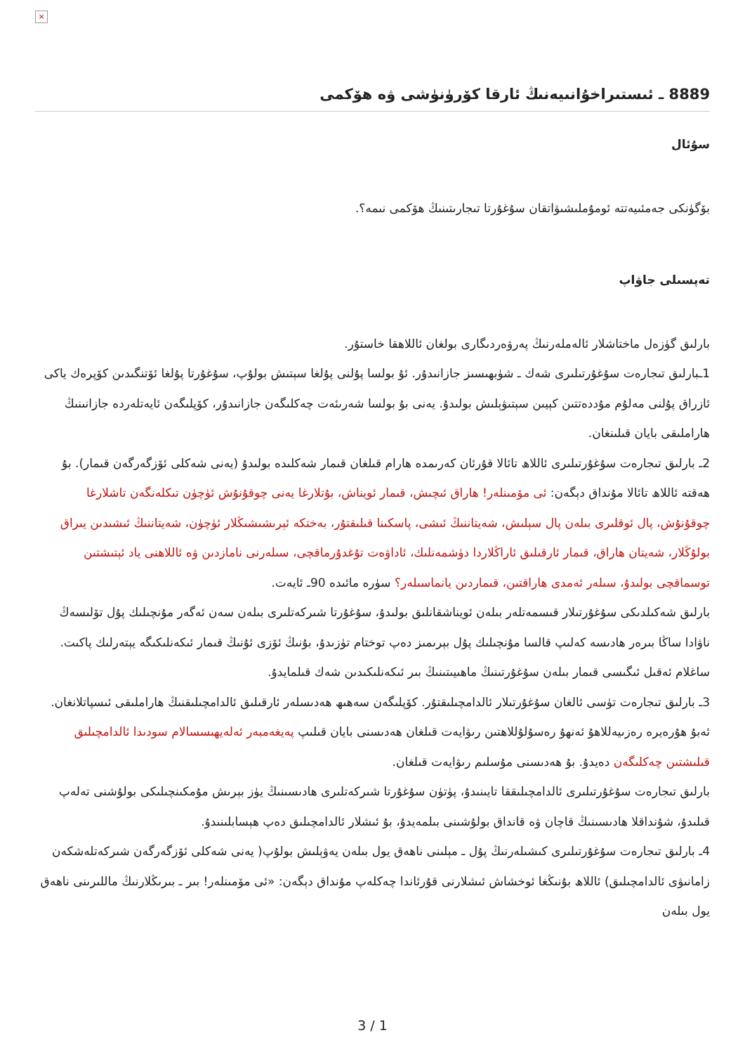×
8889 ـ ئىستىراخۇانىيەنىڭ ئارقا كۆرۈنۈشى ۋە ھۆكمى
سۇئال
بۆگۈنكى جەمئىيەتتە ئومۇملىشىۋاتقان سۇغۇرتا تىجارىتىنىڭ ھۆكمى نىمە؟.
تەپسىلى جاۋاپ
بارلىق گۈزەل ماختاشلار ئالەملەرنىڭ پەرۋەردىگارى بولغان ئاللاھقا خاستۇر.
1ـبارلىق تىجارەت سۇغۇرتىلىرى شەك ـ شۈبھىسىز جازانىدۇر. ئۇ بولسا پۇلنى پۇلغا سېتىش بولۇپ، سۇغۇرتا پۇلغا ئۆتنگىدىن كۆپرەك ياكى ئازراق پۇلنى مەلۇم مۇددەتتىن كېيىن سېتىۋېلىش بولىدۇ. يەنى بۇ بولسا شەرىئەت چەكلىگەن جازانىدۇر، كۆپلىگەن ئايەتلەردە جازانىنىڭ ھاراملىقى بايان قىلىنغان.
2ـ بارلىق تىجارەت سۇغۇرتىلىرى ئاللاھ تائالا قۇرئان كەرىمدە ھارام قىلغان قىمار شەكلىدە بولىدۇ (يەنى شەكلى ئۆزگەرگەن قىمار). بۇ ھەقتە ئاللاھ تائالا مۇنداق دېگەن: ئى مۆمىنلەر! ھاراق ئىچىش، قىمار ئويناش، بۇتلارغا يەنى چوقۇنۇش ئۈچۈن تىكلەنگەن تاشلارغا چوقۇنۇش، پال ئوقلىرى بىلەن پال سېلىش، شەيتاننىڭ ئىشى، پاسكىنا قىلىقتۇر، بەختكە ئېرىشىشىڭلار ئۈچۈن، شەيتاننىڭ ئىشىدىن يىراق بولۇڭلار، شەيتان ھاراق، قىمار ئارقىلىق ئاراڭلاردا دۈشمەنلىك، ئاداۋەت تۇغدۇرماقچى، سىلەرنى نامازدىن ۋە ئاللاھنى ياد ئېتىشتىن توسماقچى بولىدۇ، سىلەر ئەمدى ھاراقتىن، قىماردىن يانماسىلەر؟ سۈرە مائىدە 90ـ ئايەت.
بارلىق شەكىلدىكى سۇغۇرتىلار قىسمەتلەر بىلەن ئويناشقانلىق بولىدۇ، سۇغۇرتا شىركەتلىرى بىلەن سەن ئەگەر مۇنچىلىك پۇل تۆلىسەڭ ناۋادا ساڭا بىرەر ھادىسە كەلىپ قالسا مۇنچىلىك پۇل بېرىمىز دەپ توختام تۈزىدۇ، بۇنىڭ ئۆزى ئۇنىڭ قىمار ئىكەنلىكىگە يېتەرلىك پاكىت. ساغلام ئەقىل ئىگىسى قىمار بىلەن سۇغۇرتىنىڭ ماھىيىتىنىڭ بىر ئىكەنلىكىدىن شەك قىلمايدۇ.
3ـ بارلىق تىجارەت تۈسى ئالغان سۇغۇرتىلار ئالدامچىلىقتۇر. كۆپلىگەن سەھىھ ھەدىسلەر ئارقىلىق ئالدامچىلىقنىڭ ھاراملىقى ئىسپاتلانغان. ئەبۇ ھۇرەيرە رەزىيەللاھۇ ئەنھۇ رەسۇلۇللاھتىن رىۋايەت قىلغان ھەدىسنى بايان قىلىپ پەيغەمبەر ئەلەيھىسسالام سودىدا ئالدامچىلىق قىلىشتىن چەكلىگەن دەيدۇ. بۇ ھەدىسنى مۇسلىم رىۋايەت قىلغان.
بارلىق تىجارەت سۇغۇرتىلىرى ئالدامچىلىققا تايىنىدۇ، پۈتۈن سۇغۇرتا شىركەتلىرى ھادىسىنىڭ يۈز بېرىش مۇمكىنچىلىكى بولۇشنى تەلەپ قىلىدۇ، شۇنداقلا ھادىسىنىڭ قاچان ۋە قانداق بولۇشىنى بىلمەيدۇ، بۇ ئىشلار ئالدامچىلىق دەپ ھېسابلىنىدۇ.
4ـ بارلىق تىجارەت سۇغۇرتىلىرى كىشىلەرنىڭ پۇل ـ مېلىنى ناھەق يول بىلەن يەۋېلىش بولۇپ( يەنى شەكلى ئۆزگەرگەن شىركەتلەشكەن زامانىۋى ئالدامچىلىق) ئاللاھ بۇنىڭغا ئوخشاش ئىشلارنى قۇرئاندا چەكلەپ مۇنداق دېگەن: «ئى مۆمىنلەر! بىر ـ بىرىڭلارنىڭ ماللىرىنى ناھەق يول بىلەن
3 / 1